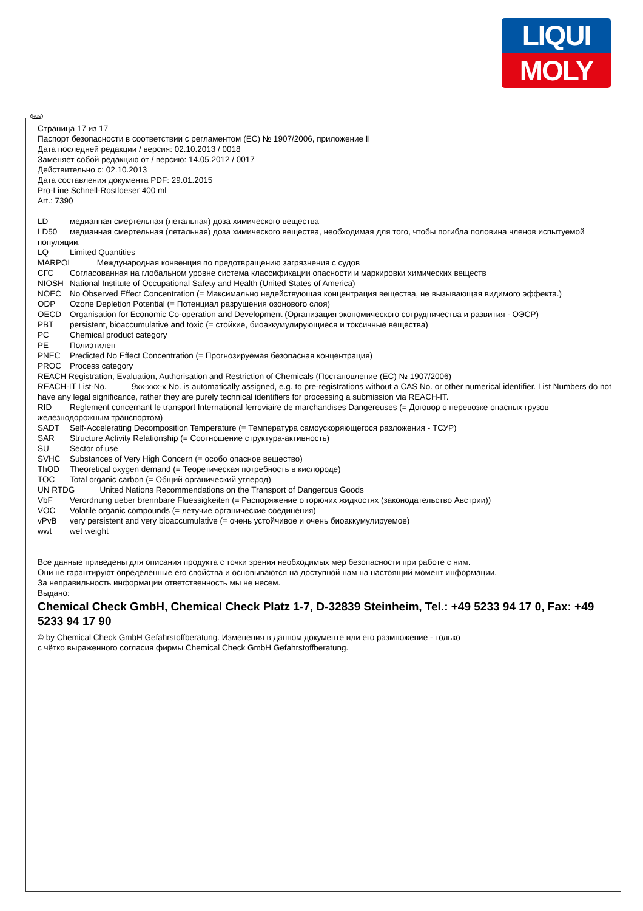LIQUI
MOLY
RUS
Страница 17 из 17
Паспорт безопасности в соответствии с регламентом (ЕС) № 1907/2006, приложение II
Дата последней редакции / версия: 02.10.2013 / 0018
Заменяет собой редакцию от / версию: 14.05.2012 / 0017
Действительно с: 02.10.2013
Дата составления документа PDF: 29.01.2015
Pro-Line Schnell-Rostloeser 400 ml
Art.: 7390
LD медианная смертельная (летальная) доза химического вещества
LD50 медианная смертельная (летальная) доза химического вещества, необходимая для того, чтобы погибла половина членов испытуемой популяции.
LQ Limited Quantities
MARPOL Международная конвенция по предотвращению загрязнения с судов
СГС Согласованная на глобальном уровне система классификации опасности и маркировки химических веществ
NIOSH National Institute of Occupational Safety and Health (United States of America)
NOEC No Observed Effect Concentration (= Максимально недействующая концентрация вещества, не вызывающая видимого эффекта.)
ODP Ozone Depletion Potential (= Потенциал разрушения озонового слоя)
OECD Organisation for Economic Co-operation and Development (Организация экономического сотрудничества и развития - ОЭСР)
PBT persistent, bioaccumulative and toxic (= стойкие, биоаккумулирующиеся и токсичные вещества)
PC Chemical product category
PE Полиэтилен
PNEC Predicted No Effect Concentration (= Прогнозируемая безопасная концентрация)
PROC Process category
REACH Registration, Evaluation, Authorisation and Restriction of Chemicals (Постановление (ЕС) № 1907/2006)
REACH-IT List-No. 9xx-xxx-x No. is automatically assigned, e.g. to pre-registrations without a CAS No. or other numerical identifier. List Numbers do not have any legal significance, rather they are purely technical identifiers for processing a submission via REACH-IT.
RID Reglement concernant le transport International ferroviaire de marchandises Dangereuses (= Договор о перевозке опасных грузов железнодорожным транспортом)
SADT Self-Accelerating Decomposition Temperature (= Температура самоускоряющегося разложения - ТСУР)
SAR Structure Activity Relationship (= Соотношение структура-активность)
SU Sector of use
SVHC Substances of Very High Concern (= особо опасное вещество)
ThOD Theoretical oxygen demand (= Теоретическая потребность в кислороде)
TOC Total organic carbon (= Общий органический углерод)
UN RTDG United Nations Recommendations on the Transport of Dangerous Goods
VbF Verordnung ueber brennbare Fluessigkeiten (= Распоряжение о горючих жидкостях (законодательство Австрии))
VOC Volatile organic compounds (= летучие органические соединения)
vPvB very persistent and very bioaccumulative (= очень устойчивое и очень биоаккумулируемое)
wwt wet weight
Все данные приведены для описания продукта с точки зрения необходимых мер безопасности при работе с ним.
Они не гарантируют определенные его свойства и основываются на доступной нам на настоящий момент информации.
За неправильность информации ответственность мы не несем.
Выдано:
Chemical Check GmbH, Chemical Check Platz 1-7, D-32839 Steinheim, Tel.: +49 5233 94 17 0, Fax: +49 5233 94 17 90
© by Chemical Check GmbH Gefahrstoffberatung. Изменения в данном документе или его размножение - только
с чётко выраженного согласия фирмы Chemical Check GmbH Gefahrstoffberatung.